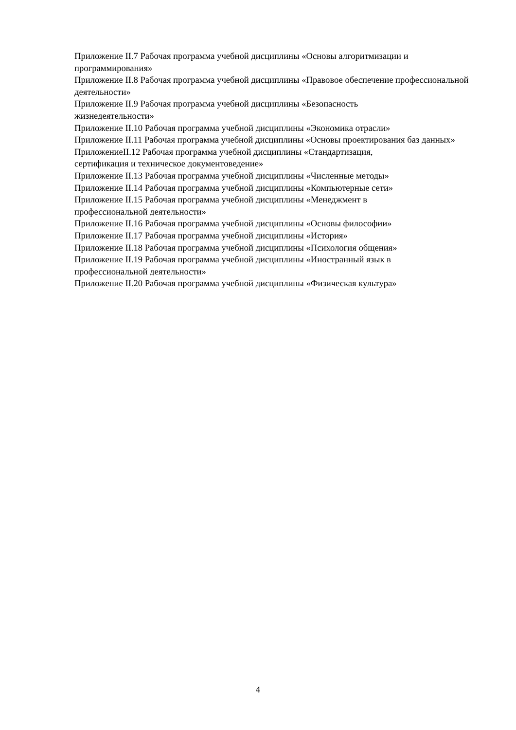Приложение II.7 Рабочая программа учебной дисциплины «Основы алгоритмизации и программирования»
Приложение II.8 Рабочая программа учебной дисциплины «Правовое обеспечение профессиональной деятельности»
Приложение II.9 Рабочая программа учебной дисциплины «Безопасность
жизнедеятельности»
Приложение II.10 Рабочая программа учебной дисциплины «Экономика отрасли»
Приложение II.11 Рабочая программа учебной дисциплины «Основы проектирования баз данных»
ПриложениеII.12 Рабочая программа учебной дисциплины «Стандартизация,
сертификация и техническое документоведение»
Приложение II.13 Рабочая программа учебной дисциплины «Численные методы»
Приложение II.14 Рабочая программа учебной дисциплины «Компьютерные сети»
Приложение II.15 Рабочая программа учебной дисциплины «Менеджмент в
профессиональной деятельности»
Приложение II.16 Рабочая программа учебной дисциплины «Основы философии»
Приложение II.17 Рабочая программа учебной дисциплины «История»
Приложение II.18 Рабочая программа учебной дисциплины «Психология общения»
Приложение II.19 Рабочая программа учебной дисциплины «Иностранный язык в
профессиональной деятельности»
Приложение II.20 Рабочая программа учебной дисциплины «Физическая культура»
4